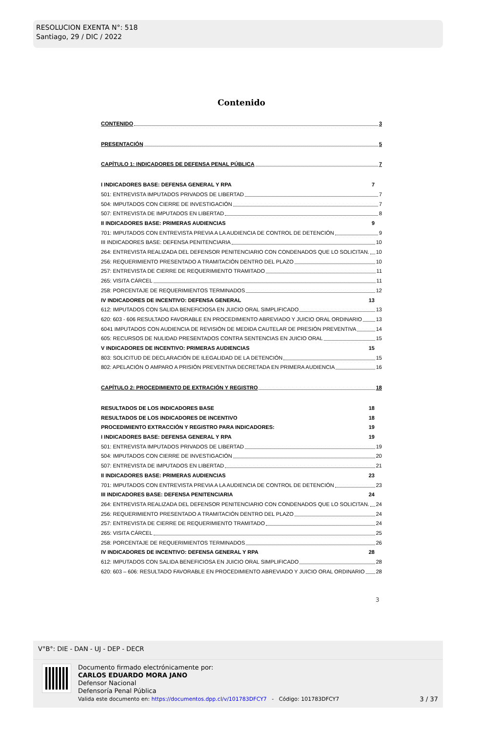RESOLUCION EXENTA N°: 518
Santiago, 29 / DIC / 2022
Contenido
CONTENIDO 3
PRESENTACIÓN 5
CAPÍTULO 1: INDICADORES DE DEFENSA PENAL PÚBLICA 7
I INDICADORES BASE: DEFENSA GENERAL Y RPA 7
501: ENTREVISTA IMPUTADOS PRIVADOS DE LIBERTAD 7
504: IMPUTADOS CON CIERRE DE INVESTIGACIÓN 7
507: ENTREVISTA DE IMPUTADOS EN LIBERTAD 8
II INDICADORES BASE: PRIMERAS AUDIENCIAS 9
701: IMPUTADOS CON ENTREVISTA PREVIA A LA AUDIENCIA DE CONTROL DE DETENCIÓN 9
III INDICADORES BASE: DEFENSA PENITENCIARIA 10
264: ENTREVISTA REALIZADA DEL DEFENSOR PENITENCIARIO CON CONDENADOS QUE LO SOLICITAN. 10
256: REQUERIMIENTO PRESENTADO A TRAMITACIÓN DENTRO DEL PLAZO 10
257: ENTREVISTA DE CIERRE DE REQUERIMIENTO TRAMITADO 11
265: VISITA CÁRCEL 11
258: PORCENTAJE DE REQUERIMIENTOS TERMINADOS 12
IV INDICADORES DE INCENTIVO: DEFENSA GENERAL 13
612: IMPUTADOS CON SALIDA BENEFICIOSA EN JUICIO ORAL SIMPLIFICADO 13
620: 603 - 606 RESULTADO FAVORABLE EN PROCEDIMIENTO ABREVIADO Y JUICIO ORAL ORDINARIO 13
6041 IMPUTADOS CON AUDIENCIA DE REVISIÓN DE MEDIDA CAUTELAR DE PRESIÓN PREVENTIVA 14
605: RECURSOS DE NULIDAD PRESENTADOS CONTRA SENTENCIAS EN JUICIO ORAL 15
V INDICADORES DE INCENTIVO: PRIMERAS AUDIENCIAS 15
803: SOLICITUD DE DECLARACIÓN DE ILEGALIDAD DE LA DETENCIÓN 15
802: APELACIÓN O AMPARO A PRISIÓN PREVENTIVA DECRETADA EN PRIMERA AUDIENCIA 16
CAPÍTULO 2: PROCEDIMIENTO DE EXTRACIÓN Y REGISTRO 18
RESULTADOS DE LOS INDICADORES BASE 18
RESULTADOS DE LOS INDICADORES DE INCENTIVO 18
PROCEDIMIENTO EXTRACCIÓN Y REGISTRO PARA INDICADORES: 19
I INDICADORES BASE: DEFENSA GENERAL Y RPA 19
501: ENTREVISTA IMPUTADOS PRIVADOS DE LIBERTAD 19
504: IMPUTADOS CON CIERRE DE INVESTIGACIÓN 20
507: ENTREVISTA DE IMPUTADOS EN LIBERTAD 21
II INDICADORES BASE: PRIMERAS AUDIENCIAS 23
701: IMPUTADOS CON ENTREVISTA PREVIA A LA AUDIENCIA DE CONTROL DE DETENCIÓN 23
III INDICADORES BASE: DEFENSA PENITENCIARIA 24
264: ENTREVISTA REALIZADA DEL DEFENSOR PENITENCIARIO CON CONDENADOS QUE LO SOLICITAN. 24
256: REQUERIMIENTO PRESENTADO A TRAMITACIÓN DENTRO DEL PLAZO 24
257: ENTREVISTA DE CIERRE DE REQUERIMIENTO TRAMITADO 24
265: VISITA CÁRCEL 25
258: PORCENTAJE DE REQUERIMIENTOS TERMINADOS 26
IV INDICADORES DE INCENTIVO: DEFENSA GENERAL Y RPA 28
612: IMPUTADOS CON SALIDA BENEFICIOSA EN JUICIO ORAL SIMPLIFICADO 28
620: 603 – 606: RESULTADO FAVORABLE EN PROCEDIMIENTO ABREVIADO Y JUICIO ORAL ORDINARIO 28
3
V°B°: DIE - DAN - UJ - DEP - DECR
Documento firmado electrónicamente por:
CARLOS EDUARDO MORA JANO
Defensor Nacional
Defensoría Penal Pública
Valida este documento en: https://documentos.dpp.cl/v/101783DFCY7 - Código: 101783DFCY7
3 / 37